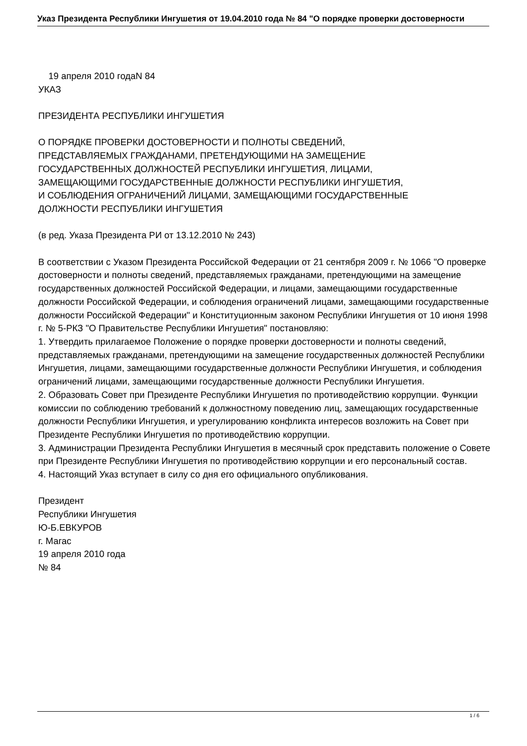Указ Президента Республики Ингушетия от 19.04.2010 года № 84 "О порядке проверки достоверности
19 апреля 2010 годаN 84
УКАЗ
ПРЕЗИДЕНТА РЕСПУБЛИКИ ИНГУШЕТИЯ
О ПОРЯДКЕ ПРОВЕРКИ ДОСТОВЕРНОСТИ И ПОЛНОТЫ СВЕДЕНИЙ,
ПРЕДСТАВЛЯЕМЫХ ГРАЖДАНАМИ, ПРЕТЕНДУЮЩИМИ НА ЗАМЕЩЕНИЕ
ГОСУДАРСТВЕННЫХ ДОЛЖНОСТЕЙ РЕСПУБЛИКИ ИНГУШЕТИЯ, ЛИЦАМИ,
ЗАМЕЩАЮЩИМИ ГОСУДАРСТВЕННЫЕ ДОЛЖНОСТИ РЕСПУБЛИКИ ИНГУШЕТИЯ,
И СОБЛЮДЕНИЯ ОГРАНИЧЕНИЙ ЛИЦАМИ, ЗАМЕЩАЮЩИМИ ГОСУДАРСТВЕННЫЕ
ДОЛЖНОСТИ РЕСПУБЛИКИ ИНГУШЕТИЯ
(в ред. Указа Президента РИ от 13.12.2010 № 243)
В соответствии с Указом Президента Российской Федерации от 21 сентября 2009 г. № 1066 "О проверке достоверности и полноты сведений, представляемых гражданами, претендующими на замещение государственных должностей Российской Федерации, и лицами, замещающими государственные должности Российской Федерации, и соблюдения ограничений лицами, замещающими государственные должности Российской Федерации" и Конституционным законом Республики Ингушетия от 10 июня 1998 г. № 5-РКЗ "О Правительстве Республики Ингушетия" постановляю:
1. Утвердить прилагаемое Положение о порядке проверки достоверности и полноты сведений, представляемых гражданами, претендующими на замещение государственных должностей Республики Ингушетия, лицами, замещающими государственные должности Республики Ингушетия, и соблюдения ограничений лицами, замещающими государственные должности Республики Ингушетия.
2. Образовать Совет при Президенте Республики Ингушетия по противодействию коррупции. Функции комиссии по соблюдению требований к должностному поведению лиц, замещающих государственные должности Республики Ингушетия, и урегулированию конфликта интересов возложить на Совет при Президенте Республики Ингушетия по противодействию коррупции.
3. Администрации Президента Республики Ингушетия в месячный срок представить положение о Совете при Президенте Республики Ингушетия по противодействию коррупции и его персональный состав.
4. Настоящий Указ вступает в силу со дня его официального опубликования.
Президент
Республики Ингушетия
Ю-Б.ЕВКУРОВ
г. Магас
19 апреля 2010 года
№ 84
1 / 6